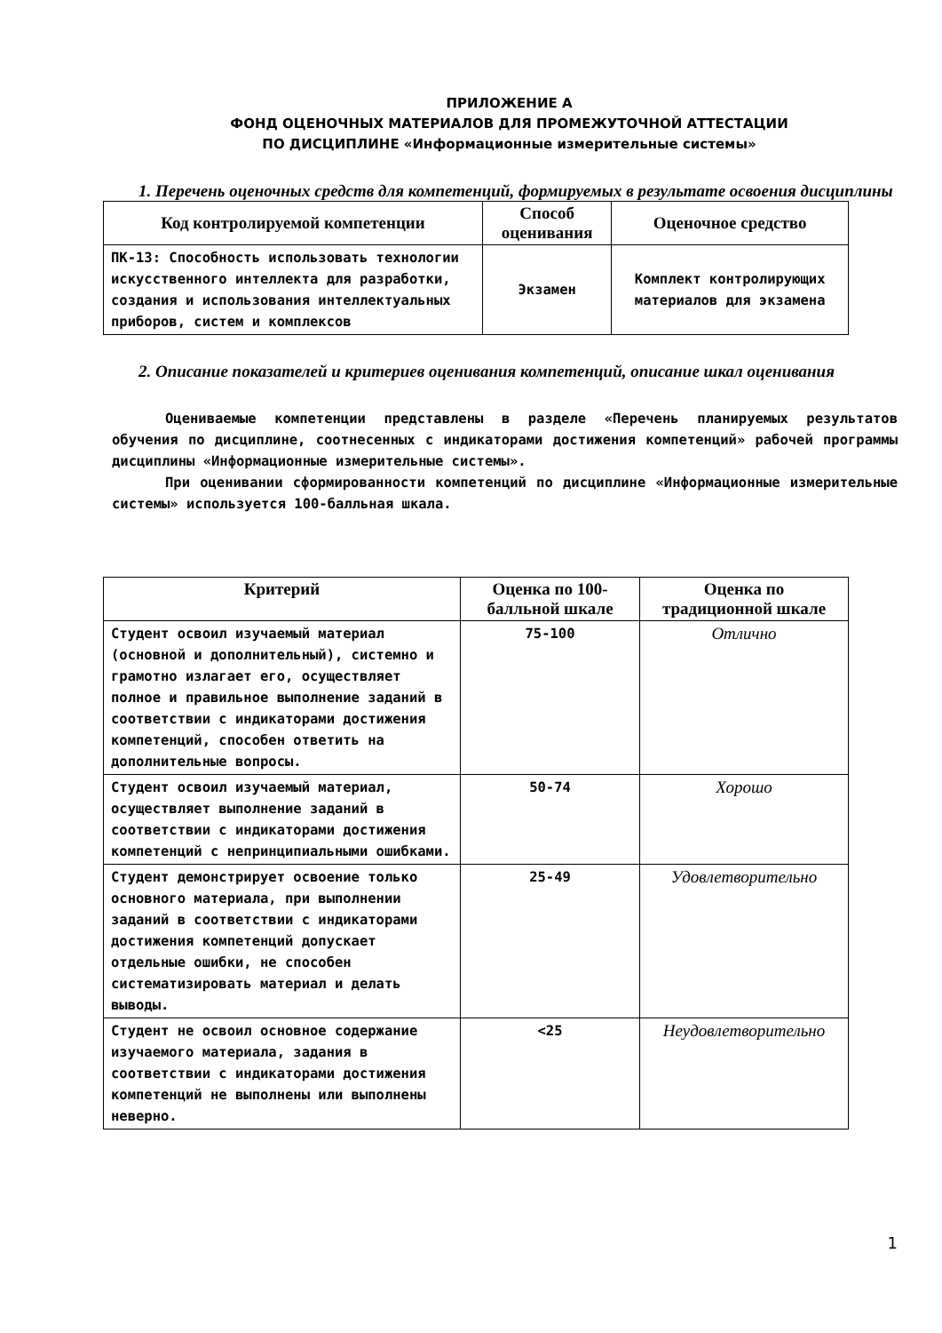ПРИЛОЖЕНИЕ А
ФОНД ОЦЕНОЧНЫХ МАТЕРИАЛОВ ДЛЯ ПРОМЕЖУТОЧНОЙ АТТЕСТАЦИИ
ПО ДИСЦИПЛИНЕ «Информационные измерительные системы»
1. Перечень оценочных средств для компетенций, формируемых в результате освоения дисциплины
| Код контролируемой компетенции | Способ оценивания | Оценочное средство |
| --- | --- | --- |
| ПК-13: Способность использовать технологии искусственного интеллекта для разработки, создания и использования интеллектуальных приборов, систем и комплексов | Экзамен | Комплект контролирующих материалов для экзамена |
2. Описание показателей и критериев оценивания компетенций, описание шкал оценивания
Оцениваемые компетенции представлены в разделе «Перечень планируемых результатов обучения по дисциплине, соотнесенных с индикаторами достижения компетенций» рабочей программы дисциплины «Информационные измерительные системы».
При оценивании сформированности компетенций по дисциплине «Информационные измерительные системы» используется 100-балльная шкала.
| Критерий | Оценка по 100-балльной шкале | Оценка по традиционной шкале |
| --- | --- | --- |
| Студент освоил изучаемый материал (основной и дополнительный), системно и грамотно излагает его, осуществляет полное и правильное выполнение заданий в соответствии с индикаторами достижения компетенций, способен ответить на дополнительные вопросы. | 75-100 | Отлично |
| Студент освоил изучаемый материал, осуществляет выполнение заданий в соответствии с индикаторами достижения компетенций с непринципиальными ошибками. | 50-74 | Хорошо |
| Студент демонстрирует освоение только основного материала, при выполнении заданий в соответствии с индикаторами достижения компетенций допускает отдельные ошибки, не способен систематизировать материал и делать выводы. | 25-49 | Удовлетворительно |
| Студент не освоил основное содержание изучаемого материала, задания в соответствии с индикаторами достижения компетенций не выполнены или выполнены неверно. | <25 | Неудовлетворительно |
1